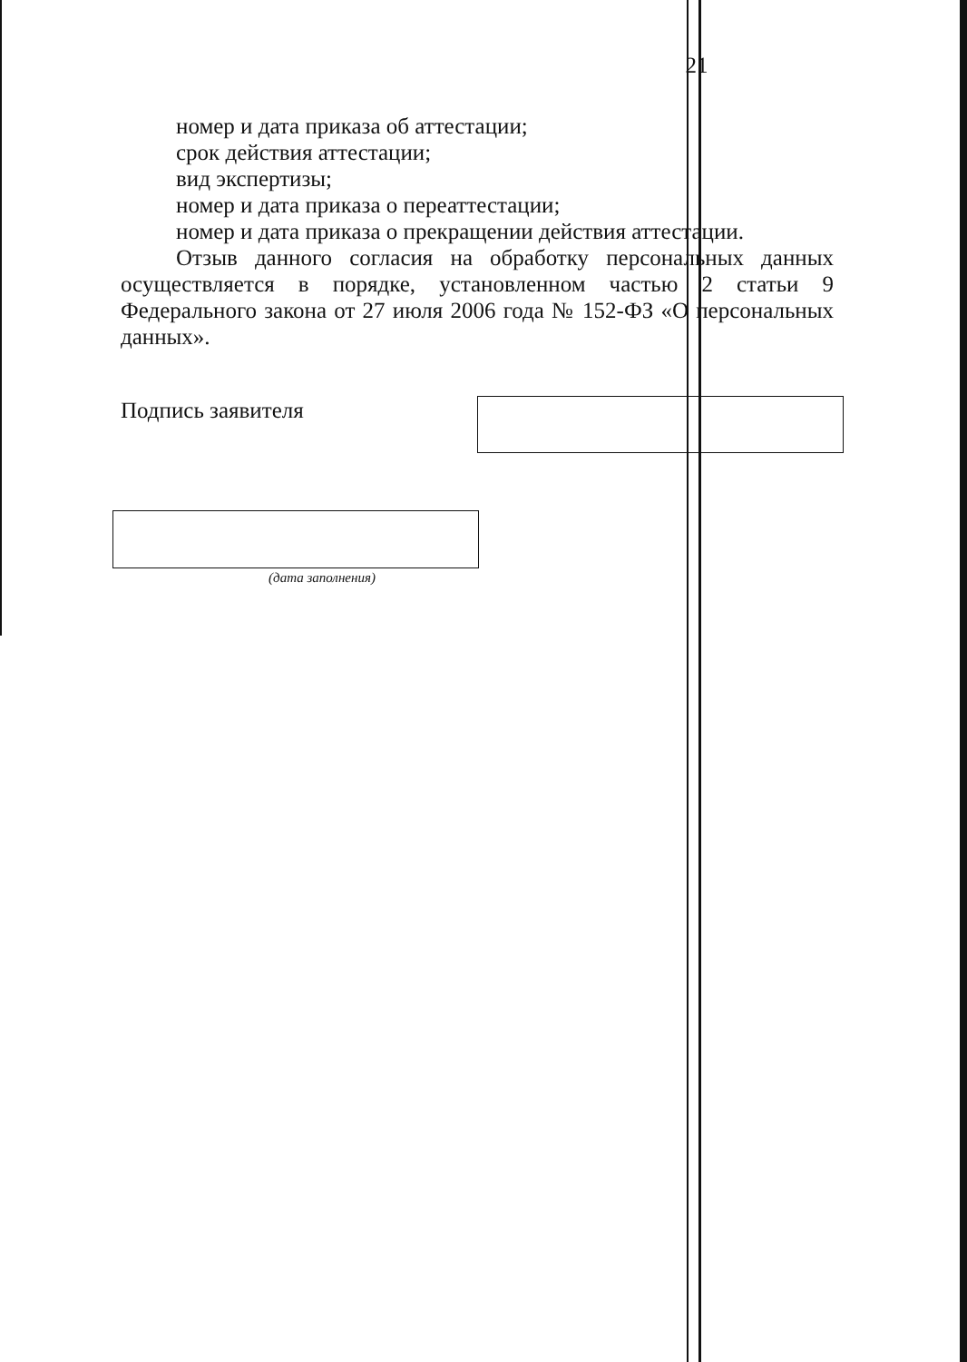21
номер и дата приказа об аттестации;
срок действия аттестации;
вид экспертизы;
номер и дата приказа о переаттестации;
номер и дата приказа о прекращении действия аттестации.
Отзыв данного согласия на обработку персональных данных осуществляется в порядке, установленном частью 2 статьи 9 Федерального закона от 27 июля 2006 года № 152-ФЗ «О персональных данных».
Подпись заявителя
(дата заполнения)